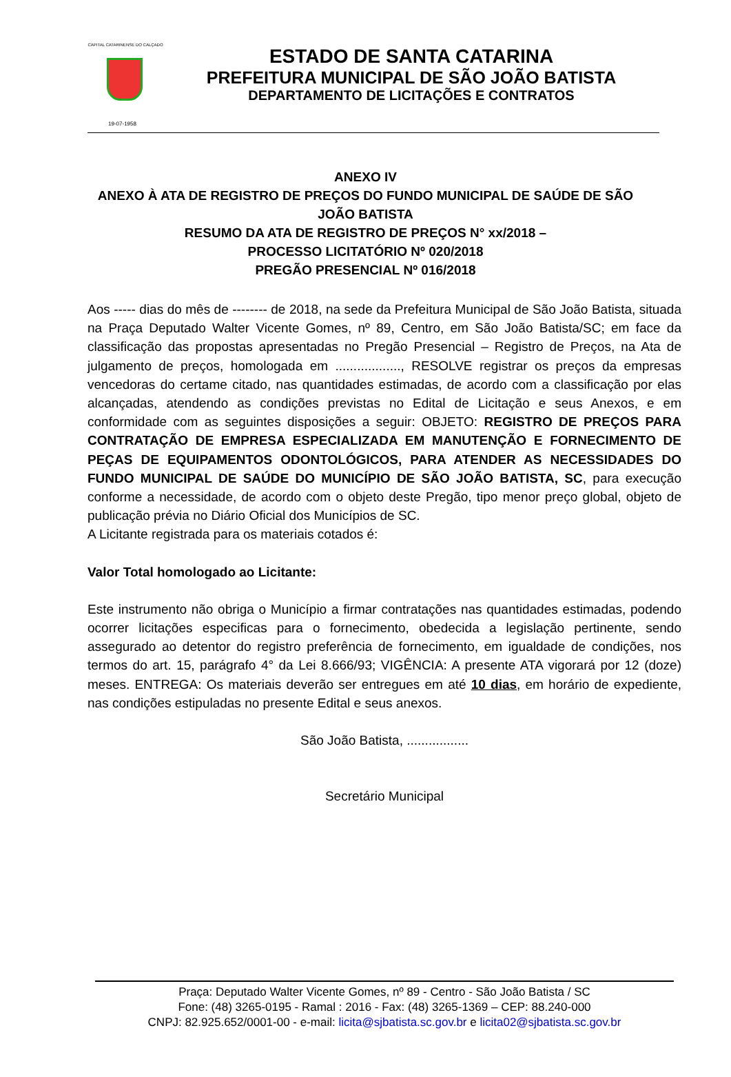CAPITAL CATARINENSE DO CALÇADO
19-07-1958
ESTADO DE SANTA CATARINA
PREFEITURA MUNICIPAL DE SÃO JOÃO BATISTA
DEPARTAMENTO DE LICITAÇÕES E CONTRATOS
ANEXO IV
ANEXO À ATA DE REGISTRO DE PREÇOS DO FUNDO MUNICIPAL DE SAÚDE DE SÃO JOÃO BATISTA
RESUMO DA ATA DE REGISTRO DE PREÇOS N° xx/2018 –
PROCESSO LICITATÓRIO Nº 020/2018
PREGÃO PRESENCIAL Nº 016/2018
Aos ----- dias do mês de -------- de 2018, na sede da Prefeitura Municipal de São João Batista, situada na Praça Deputado Walter Vicente Gomes, nº 89, Centro, em São João Batista/SC; em face da classificação das propostas apresentadas no Pregão Presencial – Registro de Preços, na Ata de julgamento de preços, homologada em .................., RESOLVE registrar os preços da empresas vencedoras do certame citado, nas quantidades estimadas, de acordo com a classificação por elas alcançadas, atendendo as condições previstas no Edital de Licitação e seus Anexos, e em conformidade com as seguintes disposições a seguir: OBJETO: REGISTRO DE PREÇOS PARA CONTRATAÇÃO DE EMPRESA ESPECIALIZADA EM MANUTENÇÃO E FORNECIMENTO DE PEÇAS DE EQUIPAMENTOS ODONTOLÓGICOS, PARA ATENDER AS NECESSIDADES DO FUNDO MUNICIPAL DE SAÚDE DO MUNICÍPIO DE SÃO JOÃO BATISTA, SC, para execução conforme a necessidade, de acordo com o objeto deste Pregão, tipo menor preço global, objeto de publicação prévia no Diário Oficial dos Municípios de SC.
A Licitante registrada para os materiais cotados é:
Valor Total homologado ao Licitante:
Este instrumento não obriga o Município a firmar contratações nas quantidades estimadas, podendo ocorrer licitações especificas para o fornecimento, obedecida a legislação pertinente, sendo assegurado ao detentor do registro preferência de fornecimento, em igualdade de condições, nos termos do art. 15, parágrafo 4° da Lei 8.666/93; VIGÊNCIA: A presente ATA vigorará por 12 (doze) meses. ENTREGA: Os materiais deverão ser entregues em até 10 dias, em horário de expediente, nas condições estipuladas no presente Edital e seus anexos.
São João Batista, .................
Secretário Municipal
Praça: Deputado Walter Vicente Gomes, nº 89 - Centro - São João Batista / SC
Fone: (48) 3265-0195 - Ramal : 2016 - Fax: (48) 3265-1369 – CEP: 88.240-000
CNPJ: 82.925.652/0001-00 - e-mail: licita@sjbatista.sc.gov.br e licita02@sjbatista.sc.gov.br